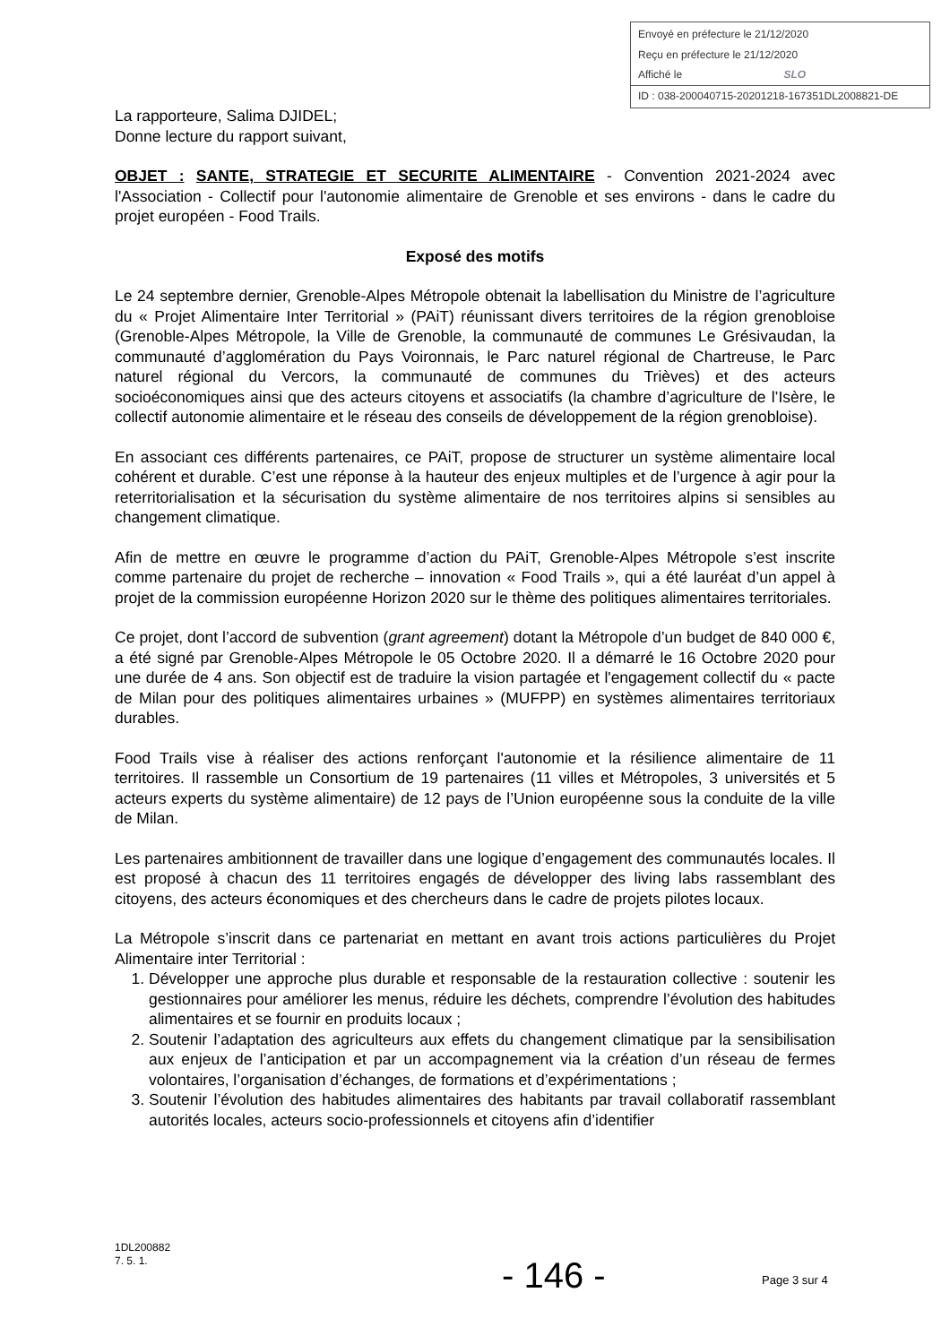Envoyé en préfecture le 21/12/2020
Reçu en préfecture le 21/12/2020
Affiché le SLO
ID : 038-200040715-20201218-167351DL2008821-DE
La rapporteure, Salima DJIDEL;
Donne lecture du rapport suivant,
OBJET : SANTE, STRATEGIE ET SECURITE ALIMENTAIRE - Convention 2021-2024 avec l'Association - Collectif pour l'autonomie alimentaire de Grenoble et ses environs - dans le cadre du projet européen - Food Trails.
Exposé des motifs
Le 24 septembre dernier, Grenoble-Alpes Métropole obtenait la labellisation du Ministre de l’agriculture du « Projet Alimentaire Inter Territorial » (PAiT) réunissant divers territoires de la région grenobloise (Grenoble-Alpes Métropole, la Ville de Grenoble, la communauté de communes Le Grésivaudan, la communauté d’agglomération du Pays Voironnais, le Parc naturel régional de Chartreuse, le Parc naturel régional du Vercors, la communauté de communes du Trièves) et des acteurs socioéconomiques ainsi que des acteurs citoyens et associatifs (la chambre d’agriculture de l’Isère, le collectif autonomie alimentaire et le réseau des conseils de développement de la région grenobloise).
En associant ces différents partenaires, ce PAiT, propose de structurer un système alimentaire local cohérent et durable. C’est une réponse à la hauteur des enjeux multiples et de l’urgence à agir pour la reterritorialisation et la sécurisation du système alimentaire de nos territoires alpins si sensibles au changement climatique.
Afin de mettre en œuvre le programme d’action du PAiT, Grenoble-Alpes Métropole s’est inscrite comme partenaire du projet de recherche – innovation « Food Trails », qui a été lauréat d’un appel à projet de la commission européenne Horizon 2020 sur le thème des politiques alimentaires territoriales.
Ce projet, dont l’accord de subvention (grant agreement) dotant la Métropole d’un budget de 840 000 €, a été signé par Grenoble-Alpes Métropole le 05 Octobre 2020. Il a démarré le 16 Octobre 2020 pour une durée de 4 ans. Son objectif est de traduire la vision partagée et l'engagement collectif du « pacte de Milan pour des politiques alimentaires urbaines » (MUFPP) en systèmes alimentaires territoriaux durables.
Food Trails vise à réaliser des actions renforçant l'autonomie et la résilience alimentaire de 11 territoires. Il rassemble un Consortium de 19 partenaires (11 villes et Métropoles, 3 universités et 5 acteurs experts du système alimentaire) de 12 pays de l’Union européenne sous la conduite de la ville de Milan.
Les partenaires ambitionnent de travailler dans une logique d’engagement des communautés locales. Il est proposé à chacun des 11 territoires engagés de développer des living labs rassemblant des citoyens, des acteurs économiques et des chercheurs dans le cadre de projets pilotes locaux.
La Métropole s’inscrit dans ce partenariat en mettant en avant trois actions particulières du Projet Alimentaire inter Territorial :
1. Développer une approche plus durable et responsable de la restauration collective : soutenir les gestionnaires pour améliorer les menus, réduire les déchets, comprendre l’évolution des habitudes alimentaires et se fournir en produits locaux ;
2. Soutenir l’adaptation des agriculteurs aux effets du changement climatique par la sensibilisation aux enjeux de l’anticipation et par un accompagnement via la création d’un réseau de fermes volontaires, l’organisation d’échanges, de formations et d’expérimentations ;
3. Soutenir l’évolution des habitudes alimentaires des habitants par travail collaboratif rassemblant autorités locales, acteurs socio-professionnels et citoyens afin d’identifier
1DL200882
7. 5. 1.
- 146 - Page 3 sur 4